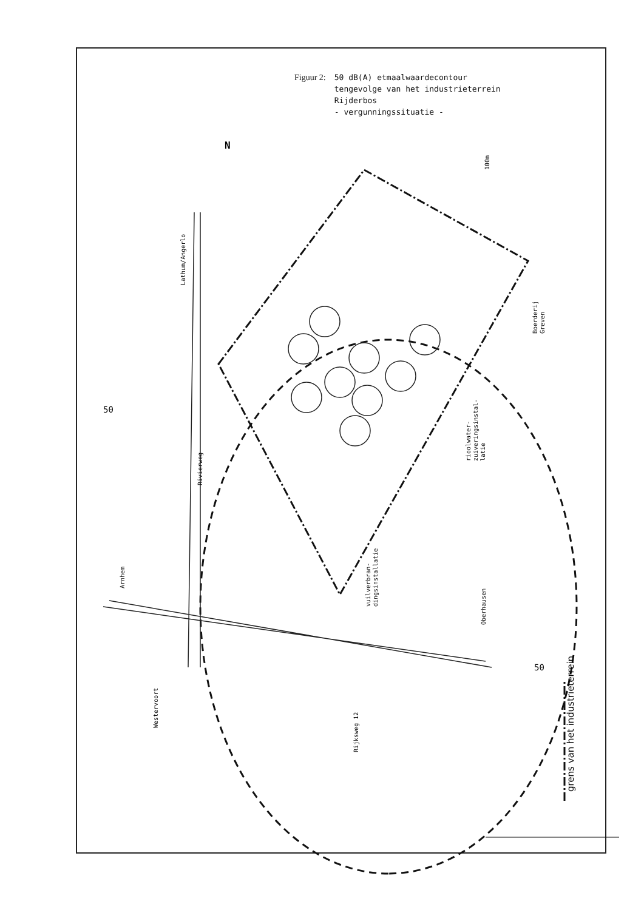Figuur 2: 50 dB(A) etmaalwaardecontour
tengevolge van het industrieterrein
Rijderbos
- vergunningssituatie -
N
50
50
Lathum/Angerlo
Rivierweg
Arnhem
Westervoort
Rijksweg 12
vuilverbran-
dingsinstallatie
Oberhausen
rioolwater-
zuiveringsinstal-
latie
Boerderij
Greven
100m
grens van het industrieterrein